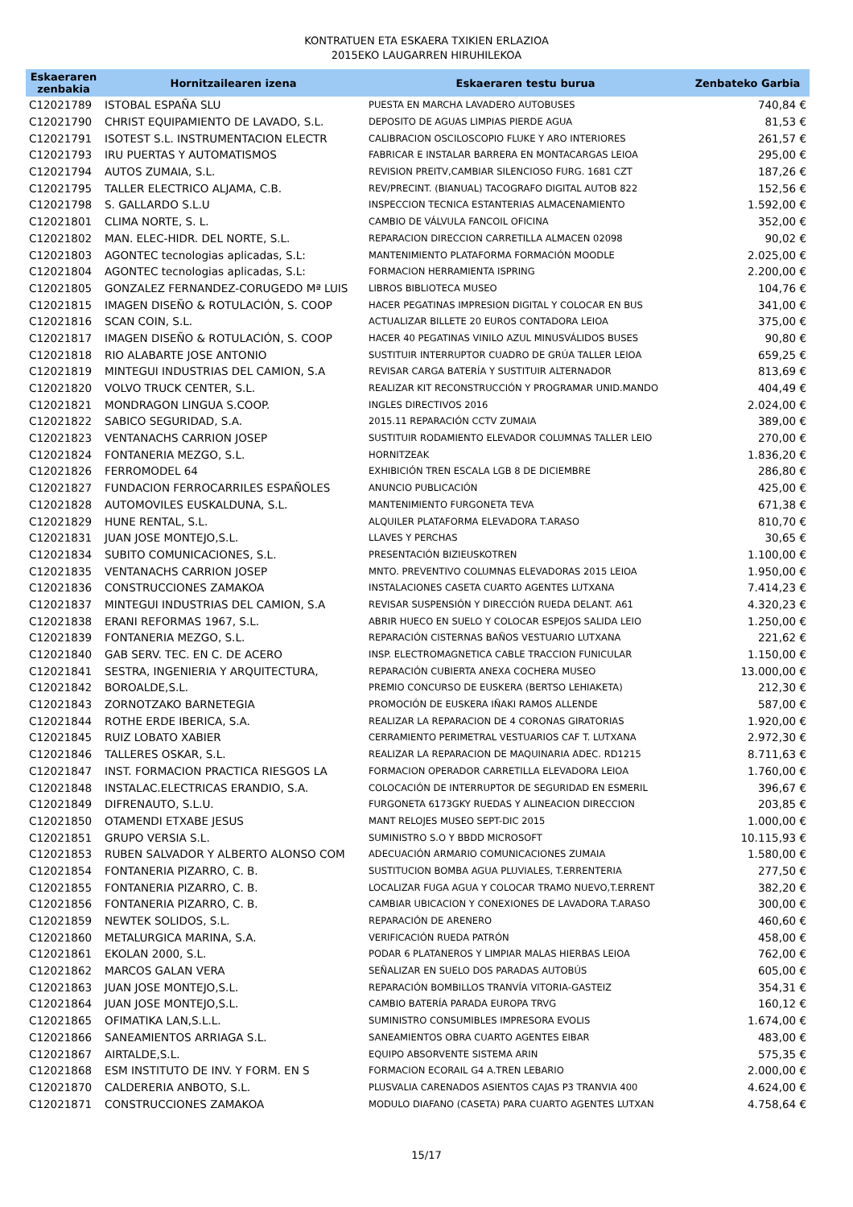KONTRATUEN ETA ESKAERA TXIKIEN ERLAZIOA
2015EKO LAUGARREN HIRUHILEKOA
| Eskaeraren zenbakia | Hornitzailearen izena | Eskaeraren testu burua | Zenbateko Garbia |
| --- | --- | --- | --- |
| C12021789 | ISTOBAL ESPAÑA SLU | PUESTA EN MARCHA LAVADERO AUTOBUSES | 740,84 € |
| C12021790 | CHRIST EQUIPAMIENTO DE LAVADO, S.L. | DEPOSITO DE AGUAS LIMPIAS PIERDE AGUA | 81,53 € |
| C12021791 | ISOTEST S.L. INSTRUMENTACION ELECTR | CALIBRACION OSCILOSCOPIO FLUKE Y ARO INTERIORES | 261,57 € |
| C12021793 | IRU PUERTAS Y AUTOMATISMOS | FABRICAR E INSTALAR BARRERA EN MONTACARGAS LEIOA | 295,00 € |
| C12021794 | AUTOS ZUMAIA, S.L. | REVISION PREITV,CAMBIAR SILENCIOSO FURG. 1681 CZT | 187,26 € |
| C12021795 | TALLER ELECTRICO ALJAMA, C.B. | REV/PRECINT. (BIANUAL) TACOGRAFO DIGITAL AUTOB 822 | 152,56 € |
| C12021798 | S. GALLARDO S.L.U | INSPECCION TECNICA ESTANTERIAS ALMACENAMIENTO | 1.592,00 € |
| C12021801 | CLIMA NORTE, S. L. | CAMBIO DE VÁLVULA FANCOIL OFICINA | 352,00 € |
| C12021802 | MAN. ELEC-HIDR. DEL NORTE, S.L. | REPARACION DIRECCION CARRETILLA ALMACEN 02098 | 90,02 € |
| C12021803 | AGONTEC tecnologias aplicadas, S.L: | MANTENIMIENTO PLATAFORMA FORMACIÓN MOODLE | 2.025,00 € |
| C12021804 | AGONTEC tecnologias aplicadas, S.L: | FORMACION HERRAMIENTA ISPRING | 2.200,00 € |
| C12021805 | GONZALEZ FERNANDEZ-CORUGEDO Mª LUIS | LIBROS BIBLIOTECA MUSEO | 104,76 € |
| C12021815 | IMAGEN DISEÑO & ROTULACIÓN, S. COOP | HACER PEGATINAS IMPRESION DIGITAL Y COLOCAR EN BUS | 341,00 € |
| C12021816 | SCAN COIN, S.L. | ACTUALIZAR BILLETE 20 EUROS CONTADORA LEIOA | 375,00 € |
| C12021817 | IMAGEN DISEÑO & ROTULACIÓN, S. COOP | HACER 40 PEGATINAS VINILO AZUL MINUSVÁLIDOS BUSES | 90,80 € |
| C12021818 | RIO ALABARTE JOSE ANTONIO | SUSTITUIR INTERRUPTOR CUADRO DE GRÚA TALLER LEIOA | 659,25 € |
| C12021819 | MINTEGUI INDUSTRIAS DEL CAMION, S.A | REVISAR CARGA BATERÍA Y SUSTITUIR ALTERNADOR | 813,69 € |
| C12021820 | VOLVO TRUCK CENTER, S.L. | REALIZAR KIT RECONSTRUCCIÓN Y PROGRAMAR UNID.MANDO | 404,49 € |
| C12021821 | MONDRAGON LINGUA S.COOP. | INGLES DIRECTIVOS 2016 | 2.024,00 € |
| C12021822 | SABICO SEGURIDAD, S.A. | 2015.11 REPARACIÓN CCTV ZUMAIA | 389,00 € |
| C12021823 | VENTANACHS CARRION JOSEP | SUSTITUIR RODAMIENTO ELEVADOR COLUMNAS TALLER LEIO | 270,00 € |
| C12021824 | FONTANERIA MEZGO, S.L. | HORNITZEAK | 1.836,20 € |
| C12021826 | FERROMODEL 64 | EXHIBICIÓN TREN ESCALA LGB 8 DE DICIEMBRE | 286,80 € |
| C12021827 | FUNDACION FERROCARRILES ESPAÑOLES | ANUNCIO PUBLICACIÓN | 425,00 € |
| C12021828 | AUTOMOVILES EUSKALDUNA, S.L. | MANTENIMIENTO FURGONETA TEVA | 671,38 € |
| C12021829 | HUNE RENTAL, S.L. | ALQUILER PLATAFORMA ELEVADORA T.ARASO | 810,70 € |
| C12021831 | JUAN JOSE MONTEJO,S.L. | LLAVES Y PERCHAS | 30,65 € |
| C12021834 | SUBITO COMUNICACIONES, S.L. | PRESENTACIÓN BIZIEUSKOTREN | 1.100,00 € |
| C12021835 | VENTANACHS CARRION JOSEP | MNTO. PREVENTIVO COLUMNAS ELEVADORAS 2015 LEIOA | 1.950,00 € |
| C12021836 | CONSTRUCCIONES ZAMAKOA | INSTALACIONES CASETA CUARTO AGENTES LUTXANA | 7.414,23 € |
| C12021837 | MINTEGUI INDUSTRIAS DEL CAMION, S.A | REVISAR SUSPENSIÓN Y DIRECCIÓN RUEDA DELANT. A61 | 4.320,23 € |
| C12021838 | ERANI REFORMAS 1967, S.L. | ABRIR HUECO EN SUELO Y COLOCAR ESPEJOS SALIDA LEIO | 1.250,00 € |
| C12021839 | FONTANERIA MEZGO, S.L. | REPARACIÓN CISTERNAS BAÑOS VESTUARIO LUTXANA | 221,62 € |
| C12021840 | GAB SERV. TEC. EN C. DE ACERO | INSP. ELECTROMAGNETICA CABLE TRACCION FUNICULAR | 1.150,00 € |
| C12021841 | SESTRA, INGENIERIA Y ARQUITECTURA, | REPARACIÓN CUBIERTA ANEXA COCHERA MUSEO | 13.000,00 € |
| C12021842 | BOROALDE,S.L. | PREMIO CONCURSO DE EUSKERA (BERTSO LEHIAKETA) | 212,30 € |
| C12021843 | ZORNOTZAKO BARNETEGIA | PROMOCIÓN DE EUSKERA IÑAKI RAMOS ALLENDE | 587,00 € |
| C12021844 | ROTHE ERDE IBERICA, S.A. | REALIZAR LA REPARACION DE 4 CORONAS GIRATORIAS | 1.920,00 € |
| C12021845 | RUIZ LOBATO XABIER | CERRAMIENTO PERIMETRAL VESTUARIOS CAF T. LUTXANA | 2.972,30 € |
| C12021846 | TALLERES OSKAR, S.L. | REALIZAR LA REPARACION DE MAQUINARIA ADEC. RD1215 | 8.711,63 € |
| C12021847 | INST. FORMACION PRACTICA RIESGOS LA | FORMACION OPERADOR CARRETILLA ELEVADORA LEIOA | 1.760,00 € |
| C12021848 | INSTALAC.ELECTRICAS ERANDIO, S.A. | COLOCACIÓN DE INTERRUPTOR DE SEGURIDAD EN ESMERIL | 396,67 € |
| C12021849 | DIFRENAUTO, S.L.U. | FURGONETA 6173GKY RUEDAS Y ALINEACION DIRECCION | 203,85 € |
| C12021850 | OTAMENDI ETXABE JESUS | MANT RELOJES MUSEO SEPT-DIC 2015 | 1.000,00 € |
| C12021851 | GRUPO VERSIA S.L. | SUMINISTRO S.O Y BBDD MICROSOFT | 10.115,93 € |
| C12021853 | RUBEN SALVADOR Y ALBERTO ALONSO COM | ADECUACIÓN ARMARIO COMUNICACIONES ZUMAIA | 1.580,00 € |
| C12021854 | FONTANERIA PIZARRO, C. B. | SUSTITUCION BOMBA AGUA PLUVIALES, T.ERRENTERIA | 277,50 € |
| C12021855 | FONTANERIA PIZARRO, C. B. | LOCALIZAR FUGA AGUA Y COLOCAR TRAMO NUEVO,T.ERRENT | 382,20 € |
| C12021856 | FONTANERIA PIZARRO, C. B. | CAMBIAR UBICACION Y CONEXIONES DE LAVADORA T.ARASO | 300,00 € |
| C12021859 | NEWTEK SOLIDOS, S.L. | REPARACIÓN DE ARENERO | 460,60 € |
| C12021860 | METALURGICA MARINA, S.A. | VERIFICACIÓN RUEDA PATRÓN | 458,00 € |
| C12021861 | EKOLAN 2000, S.L. | PODAR 6 PLATANEROS Y LIMPIAR MALAS HIERBAS LEIOA | 762,00 € |
| C12021862 | MARCOS GALAN VERA | SEÑALIZAR EN SUELO DOS PARADAS AUTOBÚS | 605,00 € |
| C12021863 | JUAN JOSE MONTEJO,S.L. | REPARACIÓN BOMBILLOS TRANVÍA VITORIA-GASTEIZ | 354,31 € |
| C12021864 | JUAN JOSE MONTEJO,S.L. | CAMBIO BATERÍA PARADA EUROPA TRVG | 160,12 € |
| C12021865 | OFIMATIKA LAN,S.L.L. | SUMINISTRO CONSUMIBLES IMPRESORA EVOLIS | 1.674,00 € |
| C12021866 | SANEAMIENTOS ARRIAGA S.L. | SANEAMIENTOS OBRA CUARTO AGENTES EIBAR | 483,00 € |
| C12021867 | AIRTALDE,S.L. | EQUIPO ABSORVENTE SISTEMA ARIN | 575,35 € |
| C12021868 | ESM INSTITUTO DE INV. Y FORM. EN S | FORMACION ECORAIL G4 A.TREN LEBARIO | 2.000,00 € |
| C12021870 | CALDERERIA ANBOTO, S.L. | PLUSVALIA CARENADOS ASIENTOS CAJAS P3 TRANVIA 400 | 4.624,00 € |
| C12021871 | CONSTRUCCIONES ZAMAKOA | MODULO DIAFANO (CASETA) PARA CUARTO AGENTES LUTXAN | 4.758,64 € |
15/17